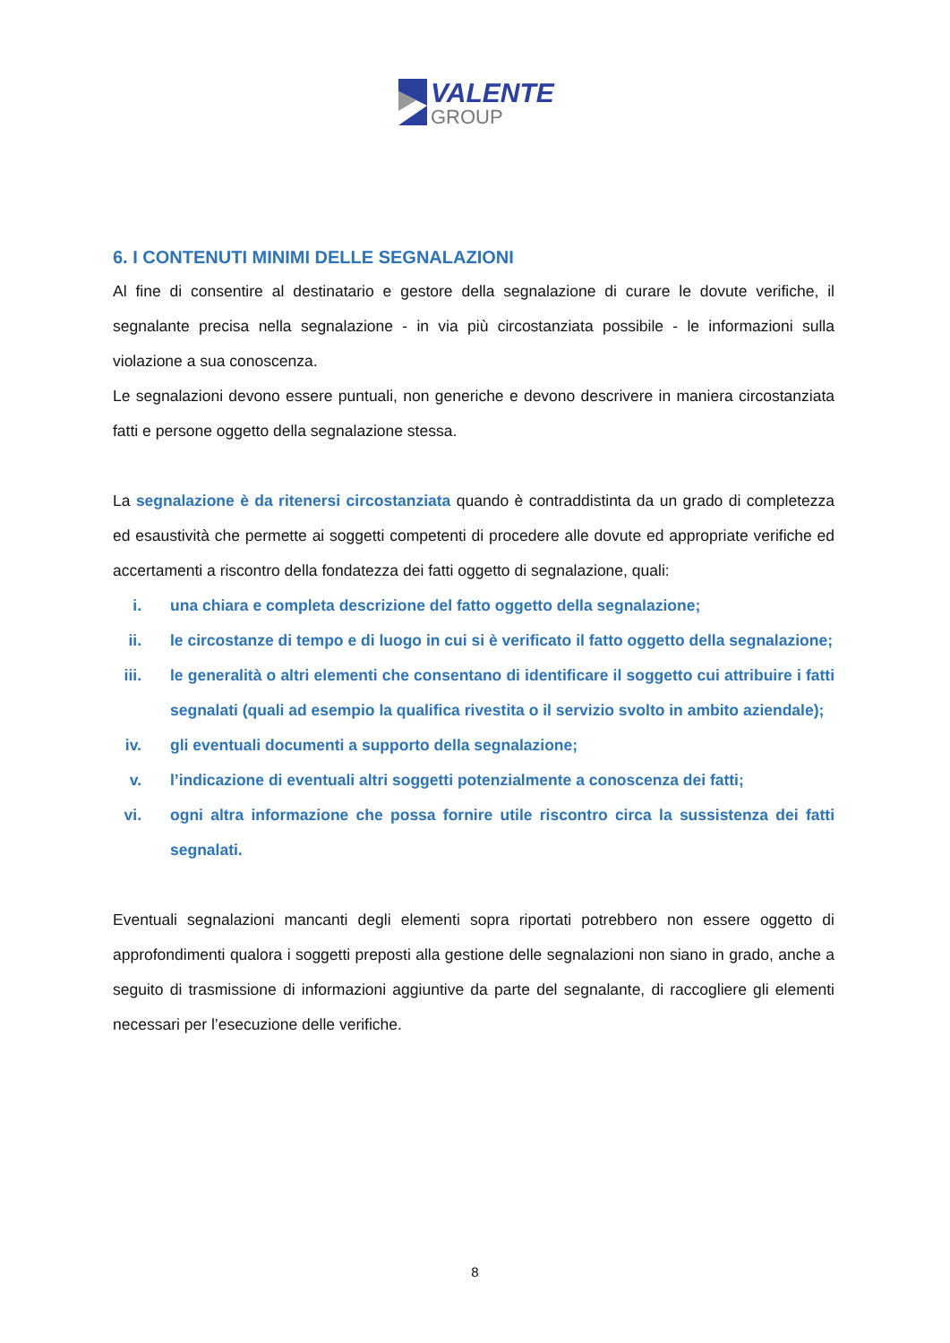VALENTE
GROUP
6. I CONTENUTI MINIMI DELLE SEGNALAZIONI
Al fine di consentire al destinatario e gestore della segnalazione di curare le dovute verifiche, il segnalante precisa nella segnalazione - in via più circostanziata possibile - le informazioni sulla violazione a sua conoscenza.
Le segnalazioni devono essere puntuali, non generiche e devono descrivere in maniera circostanziata fatti e persone oggetto della segnalazione stessa.
La segnalazione è da ritenersi circostanziata quando è contraddistinta da un grado di completezza ed esaustività che permette ai soggetti competenti di procedere alle dovute ed appropriate verifiche ed accertamenti a riscontro della fondatezza dei fatti oggetto di segnalazione, quali:
i. una chiara e completa descrizione del fatto oggetto della segnalazione;
ii. le circostanze di tempo e di luogo in cui si è verificato il fatto oggetto della segnalazione;
iii. le generalità o altri elementi che consentano di identificare il soggetto cui attribuire i fatti segnalati (quali ad esempio la qualifica rivestita o il servizio svolto in ambito aziendale);
iv. gli eventuali documenti a supporto della segnalazione;
v. l’indicazione di eventuali altri soggetti potenzialmente a conoscenza dei fatti;
vi. ogni altra informazione che possa fornire utile riscontro circa la sussistenza dei fatti segnalati.
Eventuali segnalazioni mancanti degli elementi sopra riportati potrebbero non essere oggetto di approfondimenti qualora i soggetti preposti alla gestione delle segnalazioni non siano in grado, anche a seguito di trasmissione di informazioni aggiuntive da parte del segnalante, di raccogliere gli elementi necessari per l’esecuzione delle verifiche.
8